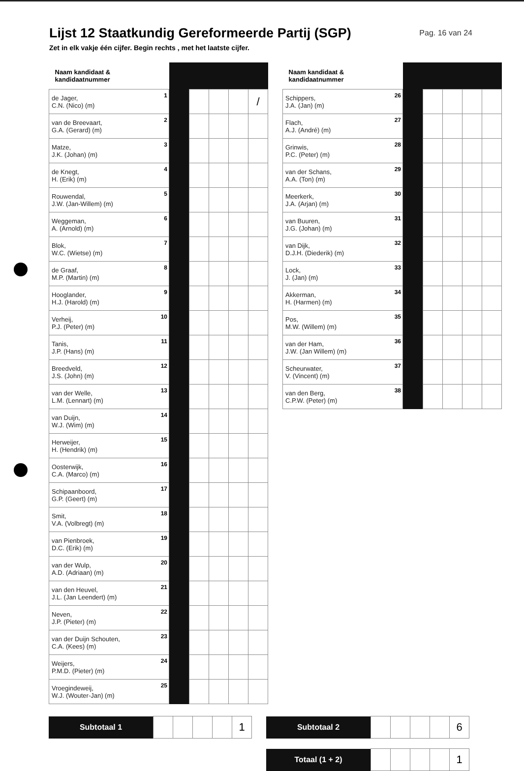Lijst 12 Staatkundig Gereformeerde Partij (SGP)
Pag. 16 van 24
Zet in elk vakje één cijfer. Begin rechts , met het laatste cijfer.
| Naam kandidaat & kandidaatnummer | | | | | | |
| de Jager, C.N. (Nico) (m) | 1 | | | | | / |
| van de Breevaart, G.A. (Gerard) (m) | 2 | | | | | |
| Matze, J.K. (Johan) (m) | 3 | | | | | |
| de Knegt, H. (Erik) (m) | 4 | | | | | |
| Rouwendal, J.W. (Jan-Willem) (m) | 5 | | | | | |
| Weggeman, A. (Arnold) (m) | 6 | | | | | |
| Blok, W.C. (Wietse) (m) | 7 | | | | | |
| de Graaf, M.P. (Martin) (m) | 8 | | | | | |
| Hooglander, H.J. (Harold) (m) | 9 | | | | | |
| Verheij, P.J. (Peter) (m) | 10 | | | | | |
| Tanis, J.P. (Hans) (m) | 11 | | | | | |
| Breedveld, J.S. (John) (m) | 12 | | | | | |
| van der Welle, L.M. (Lennart) (m) | 13 | | | | | |
| van Duijn, W.J. (Wim) (m) | 14 | | | | | |
| Herweijer, H. (Hendrik) (m) | 15 | | | | | |
| Oosterwijk, C.A. (Marco) (m) | 16 | | | | | |
| Schipaanboord, G.P. (Geert) (m) | 17 | | | | | |
| Smit, V.A. (Volbregt) (m) | 18 | | | | | |
| van Pienbroek, D.C. (Erik) (m) | 19 | | | | | |
| van der Wulp, A.D. (Adriaan) (m) | 20 | | | | | |
| van den Heuvel, J.L. (Jan Leendert) (m) | 21 | | | | | |
| Neven, J.P. (Pieter) (m) | 22 | | | | | |
| van der Duijn Schouten, C.A. (Kees) (m) | 23 | | | | | |
| Weijers, P.M.D. (Pieter) (m) | 24 | | | | | |
| Vroegindeweij, W.J. (Wouter-Jan) (m) | 25 | | | | | |
| Naam kandidaat & kandidaatnummer | | | | | | |
| Schippers, J.A. (Jan) (m) | 26 | | | | | |
| Flach, A.J. (André) (m) | 27 | | | | | |
| Grinwis, P.C. (Peter) (m) | 28 | | | | | |
| van der Schans, A.A. (Ton) (m) | 29 | | | | | |
| Meerkerk, J.A. (Arjan) (m) | 30 | | | | | |
| van Buuren, J.G. (Johan) (m) | 31 | | | | | |
| van Dijk, D.J.H. (Diederik) (m) | 32 | | | | | |
| Lock, J. (Jan) (m) | 33 | | | | | |
| Akkerman, H. (Harmen) (m) | 34 | | | | | |
| Pos, M.W. (Willem) (m) | 35 | | | | | |
| van der Ham, J.W. (Jan Willem) (m) | 36 | | | | | |
| Scheurwater, V. (Vincent) (m) | 37 | | | | | |
| van den Berg, C.P.W. (Peter) (m) | 38 | | | | | |
| Subtotaal 1 | | | | | 1 |
| Subtotaal 2 | | | | | 6 |
| Totaal (1 + 2) | | | | | 1 |